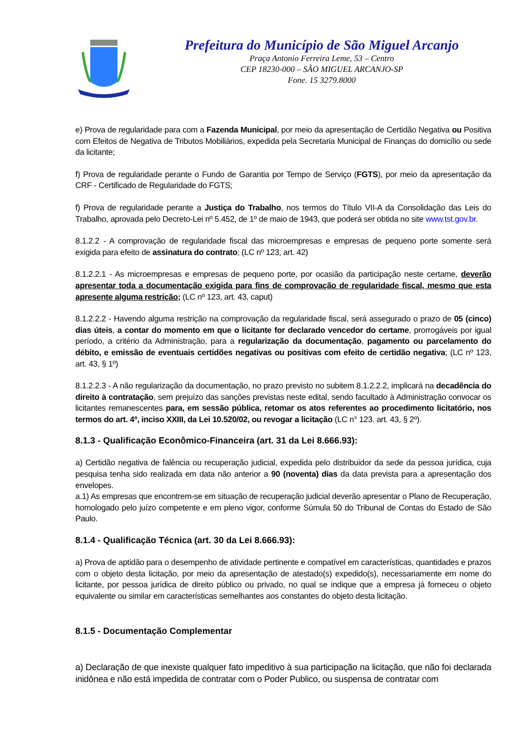Prefeitura do Município de São Miguel Arcanjo
Praça Antonio Ferreira Leme, 53 – Centro
CEP 18230-000 – SÃO MIGUEL ARCANJO-SP
Fone. 15 3279.8000
e) Prova de regularidade para com a Fazenda Municipal, por meio da apresentação de Certidão Negativa ou Positiva com Efeitos de Negativa de Tributos Mobiliários, expedida pela Secretaria Municipal de Finanças do domicílio ou sede da licitante;
f) Prova de regularidade perante o Fundo de Garantia por Tempo de Serviço (FGTS), por meio da apresentação da CRF - Certificado de Regularidade do FGTS;
f) Prova de regularidade perante a Justiça do Trabalho, nos termos do Título VII-A da Consolidação das Leis do Trabalho, aprovada pelo Decreto-Lei nº 5.452, de 1º de maio de 1943, que poderá ser obtida no site www.tst.gov.br.
8.1.2.2 - A comprovação de regularidade fiscal das microempresas e empresas de pequeno porte somente será exigida para efeito de assinatura do contrato; (LC nº 123, art. 42)
8.1.2.2.1 - As microempresas e empresas de pequeno porte, por ocasião da participação neste certame, deverão apresentar toda a documentação exigida para fins de comprovação de regularidade fiscal, mesmo que esta apresente alguma restrição; (LC nº 123, art. 43, caput)
8.1.2.2.2 - Havendo alguma restrição na comprovação da regularidade fiscal, será assegurado o prazo de 05 (cinco) dias úteis, a contar do momento em que o licitante for declarado vencedor do certame, prorrogáveis por igual período, a critério da Administração, para a regularização da documentação, pagamento ou parcelamento do débito, e emissão de eventuais certidões negativas ou positivas com efeito de certidão negativa; (LC nº 123, art. 43, § 1º)
8.1.2.2.3 - A não regularização da documentação, no prazo previsto no subitem 8.1.2.2.2, implicará na decadência do direito à contratação, sem prejuízo das sanções previstas neste edital, sendo facultado à Administração convocar os licitantes remanescentes para, em sessão pública, retomar os atos referentes ao procedimento licitatório, nos termos do art. 4º, inciso XXIII, da Lei 10.520/02, ou revogar a licitação (LC n° 123. art. 43, § 2º).
8.1.3 - Qualificação Econômico-Financeira (art. 31 da Lei 8.666.93):
a) Certidão negativa de falência ou recuperação judicial, expedida pelo distribuidor da sede da pessoa jurídica, cuja pesquisa tenha sido realizada em data não anterior a 90 (noventa) dias da data prevista para a apresentação dos envelopes.
a.1) As empresas que encontrem-se em situação de recuperação judicial deverão apresentar o Plano de Recuperação, homologado pelo juízo competente e em pleno vigor, conforme Súmula 50 do Tribunal de Contas do Estado de São Paulo.
8.1.4 - Qualificação Técnica (art. 30 da Lei 8.666.93):
a) Prova de aptidão para o desempenho de atividade pertinente e compatível em características, quantidades e prazos com o objeto desta licitação, por meio da apresentação de atestado(s) expedido(s), necessariamente em nome do licitante, por pessoa jurídica de direito público ou privado, no qual se indique que a empresa já forneceu o objeto equivalente ou similar em características semelhantes aos constantes do objeto desta licitação.
8.1.5 - Documentação Complementar
a) Declaração de que inexiste qualquer fato impeditivo à sua participação na licitação, que não foi declarada inidônea e não está impedida de contratar com o Poder Publico, ou suspensa de contratar com